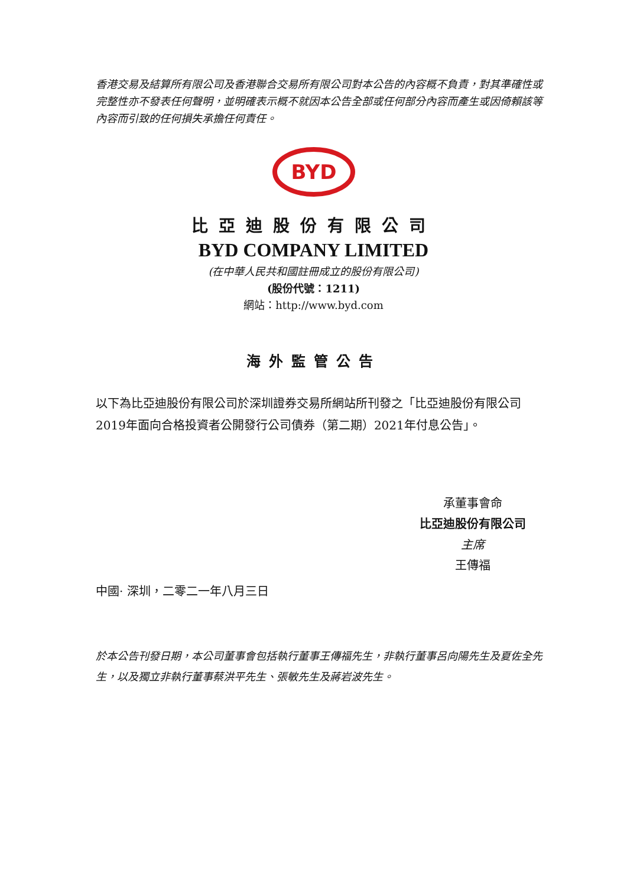香港交易及結算所有限公司及香港聯合交易所有限公司對本公告的內容概不負責，對其準確性或完整性亦不發表任何聲明，並明確表示概不就因本公告全部或任何部分內容而產生或因倚賴該等內容而引致的任何損失承擔任何責任。
BYD
比亞迪股份有限公司
BYD COMPANY LIMITED
(在中華人民共和國註冊成立的股份有限公司)
(股份代號：1211)
網站：http://www.byd.com
海外監管公告
以下為比亞迪股份有限公司於深圳證券交易所網站所刊發之「比亞迪股份有限公司2019年面向合格投資者公開發行公司債券（第二期）2021年付息公告」。
承董事會命
比亞迪股份有限公司
主席
王傳福
中國· 深圳，二零二一年八月三日
於本公告刊發日期，本公司董事會包括執行董事王傳福先生，非執行董事呂向陽先生及夏佐全先生，以及獨立非執行董事蔡洪平先生、張敏先生及蔣岩波先生。